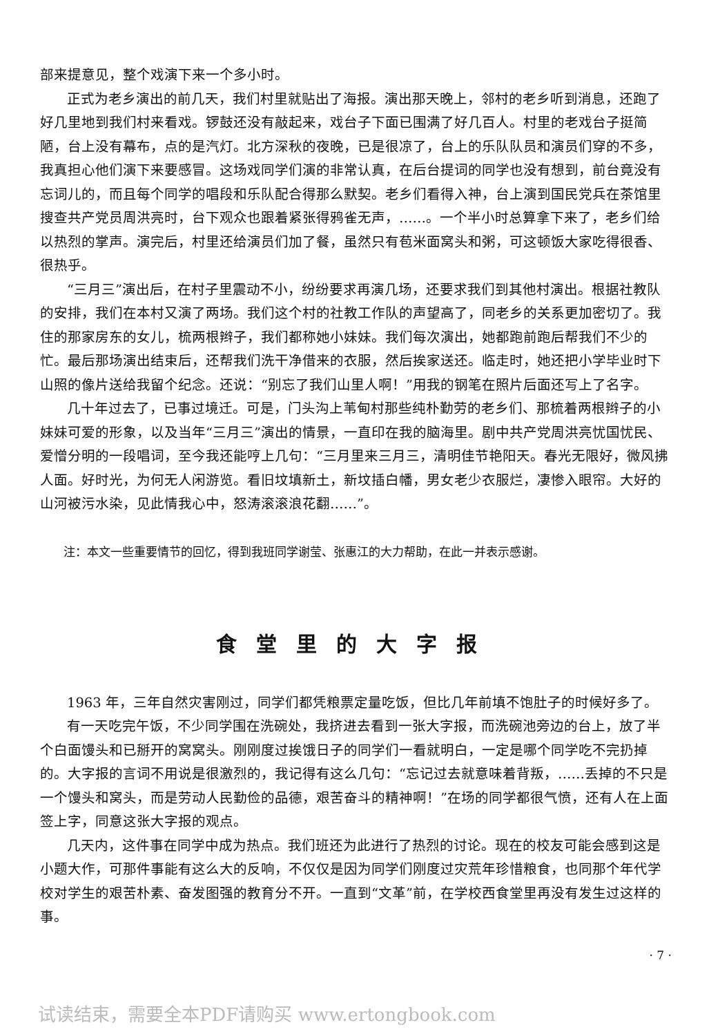部来提意见，整个戏演下来一个多小时。
正式为老乡演出的前几天，我们村里就贴出了海报。演出那天晚上，邻村的老乡听到消息，还跑了好几里地到我们村来看戏。锣鼓还没有敲起来，戏台子下面已围满了好几百人。村里的老戏台子挺简陋，台上没有幕布，点的是汽灯。北方深秋的夜晚，已是很凉了，台上的乐队队员和演员们穿的不多，我真担心他们演下来要感冒。这场戏同学们演的非常认真，在后台提词的同学也没有想到，前台竟没有忘词儿的，而且每个同学的唱段和乐队配合得那么默契。老乡们看得入神，台上演到国民党兵在茶馆里搜查共产党员周洪亮时，台下观众也跟着紧张得鸦雀无声，……。一个半小时总算拿下来了，老乡们给以热烈的掌声。演完后，村里还给演员们加了餐，虽然只有苞米面窝头和粥，可这顿饭大家吃得很香、很热乎。
“三月三”演出后，在村子里震动不小，纷纷要求再演几场，还要求我们到其他村演出。根据社教队的安排，我们在本村又演了两场。我们这个村的社教工作队的声望高了，同老乡的关系更加密切了。我住的那家房东的女儿，梳两根辫子，我们都称她小妹妹。我们每次演出，她都跑前跑后帮我们不少的忙。最后那场演出结束后，还帮我们洗干净借来的衣服，然后挨家送还。临走时，她还把小学毕业时下山照的像片送给我留个纪念。还说：“别忘了我们山里人啊！”用我的钢笔在照片后面还写上了名字。
几十年过去了，已事过境迁。可是，门头沟上苇甸村那些纯朴勤劳的老乡们、那梳着两根辫子的小妹妹可爱的形象，以及当年“三月三”演出的情景，一直印在我的脑海里。剧中共产党周洪亮忧国忧民、爱憎分明的一段唱词，至今我还能哼上几句：“三月里来三月三，清明佳节艳阳天。春光无限好，微风拂人面。好时光，为何无人闲游览。看旧坟填新土，新坟插白幡，男女老少衣服烂，凄惨入眼帘。大好的山河被污水染，见此情我心中，怒涛滚滚浪花翻……”。
注：本文一些重要情节的回忆，得到我班同学谢莹、张惠江的大力帮助，在此一并表示感谢。
食堂里的大字报
1963 年，三年自然灾害刚过，同学们都凭粮票定量吃饭，但比几年前填不饱肚子的时候好多了。
有一天吃完午饭，不少同学围在洗碗处，我挤进去看到一张大字报，而洗碗池旁边的台上，放了半个白面馒头和已掰开的窝窝头。刚刚度过挨饿日子的同学们一看就明白，一定是哪个同学吃不完扔掉的。大字报的言词不用说是很激烈的，我记得有这么几句：“忘记过去就意味着背叛，……丢掉的不只是一个馒头和窝头，而是劳动人民勤俭的品德，艰苦奋斗的精神啊！”在场的同学都很气愤，还有人在上面签上字，同意这张大字报的观点。
几天内，这件事在同学中成为热点。我们班还为此进行了热烈的讨论。现在的校友可能会感到这是小题大作，可那件事能有这么大的反响，不仅仅是因为同学们刚度过灾荒年珍惜粮食，也同那个年代学校对学生的艰苦朴素、奋发图强的教育分不开。一直到“文革”前，在学校西食堂里再没有发生过这样的事。
· 7 ·
试读结束，需要全本PDF请购买 www.ertongbook.com